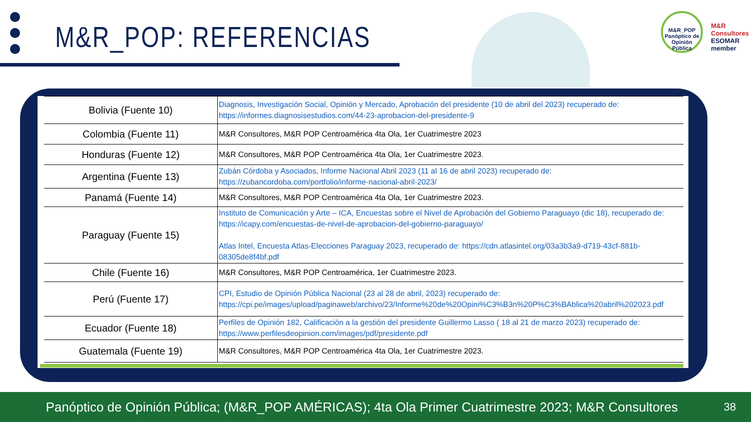M&R_POP: REFERENCIAS
M&R_POP
Panóptico de Opinión Pública
M&R
Consultores
ESOMAR member
| Bolivia (Fuente 10) | Diagnosis, Investigación Social, Opinión y Mercado, Aprobación del presidente (10 de abril del 2023) recuperado de: https://informes.diagnosisestudios.com/44-23-aprobacion-del-presidente-9 |
| Colombia (Fuente 11) | M&R Consultores, M&R POP Centroamérica 4ta Ola, 1er Cuatrimestre 2023 |
| Honduras (Fuente 12) | M&R Consultores, M&R POP Centroamérica 4ta Ola, 1er Cuatrimestre 2023. |
| Argentina (Fuente 13) | Zubán Córdoba y Asociados, Informe Nacional Abril 2023 (11 al 16 de abril 2023) recuperado de: https://zubancordoba.com/portfolio/informe-nacional-abril-2023/ |
| Panamá (Fuente 14) | M&R Consultores, M&R POP Centroamérica 4ta Ola, 1er Cuatrimestre 2023. |
| Paraguay (Fuente 15) | Instituto de Comunicación y Arte – ICA, Encuestas sobre el Nivel de Aprobación del Gobierno Paraguayo (dic 18), recuperado de: https://icapy.com/encuestas-de-nivel-de-aprobacion-del-gobierno-paraguayo/ Atlas Intel, Encuesta Atlas-Elecciones Paraguay 2023, recuperado de: https://cdn.atlasintel.org/03a3b3a9-d719-43cf-881b-08305de8f4bf.pdf |
| Chile (Fuente 16) | M&R Consultores, M&R POP Centroamérica, 1er Cuatrimestre 2023. |
| Perú (Fuente 17) | CPI, Estudio de Opinión Pública Nacional (23 al 28 de abril, 2023) recuperado de: https://cpi.pe/images/upload/paginaweb/archivo/23/Informe%20de%20Opini%C3%B3n%20P%C3%BAblica%20abril%202023.pdf |
| Ecuador (Fuente 18) | Perfiles de Opinión 182, Calificación a la gestión del presidente Guillermo Lasso ( 18 al 21 de marzo 2023) recuperado de: https://www.perfilesdeopinion.com/images/pdf/presidente.pdf |
| Guatemala (Fuente 19) | M&R Consultores, M&R POP Centroamérica 4ta Ola, 1er Cuatrimestre 2023. |
Panóptico de Opinión Pública; (M&R_POP AMÉRICAS); 4ta Ola Primer Cuatrimestre 2023; M&R Consultores 38